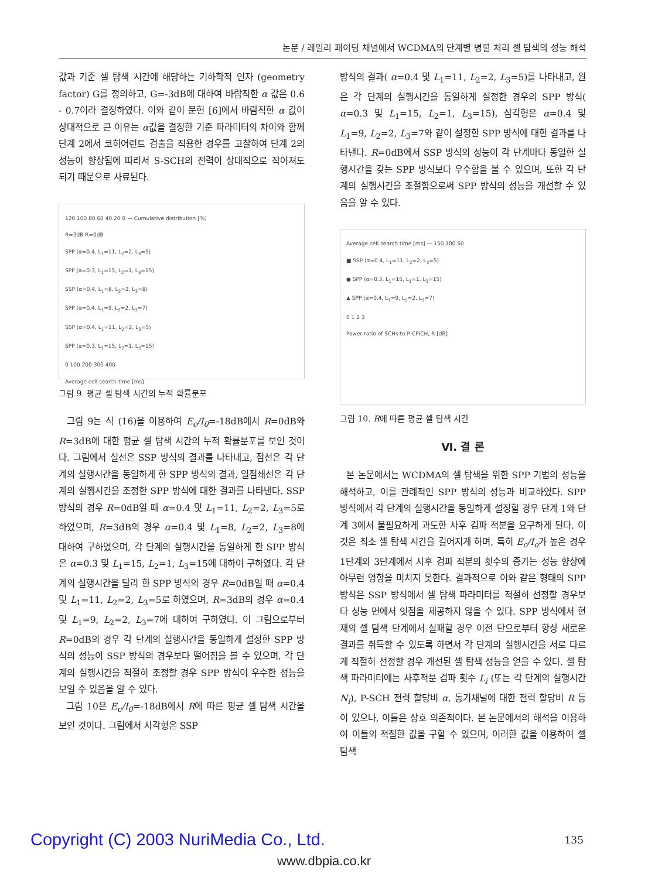논문 / 레일리 페이딩 채널에서 WCDMA의 단계별 병렬 처리 셀 탐색의 성능 해석
값과 기준 셀 탐색 시간에 해당하는 기하학적 인자 (geometry factor) G를 정의하고, G=-3dB에 대하여 바람직한 α 값은 0.6 - 0.7이라 결정하였다. 이와 같이 문헌 [6]에서 바람직한 α 값이 상대적으로 큰 이유는 α값을 결정한 기준 파라미터의 차이와 함께 단계 2에서 코히어런트 검출을 적용한 경우를 고찰하여 단계 2의 성능이 향상됨에 따라서 S-SCH의 전력이 상대적으로 작아져도 되기 때문으로 사료된다.
120 100 80 60 40 20 0 — Cumulative distribution [%]
R=3dB R=0dB
SPP (α=0.4, L<sub>1</sub>=11, L<sub>2</sub>=2, L<sub>3</sub>=5)
SPP (α=0.3, L<sub>1</sub>=15, L<sub>2</sub>=1, L<sub>3</sub>=15)
SSP (α=0.4, L<sub>1</sub>=8, L<sub>2</sub>=2, L<sub>3</sub>=8)
SPP (α=0.4, L<sub>1</sub>=9, L<sub>2</sub>=2, L<sub>3</sub>=7)
SSP (α=0.4, L<sub>1</sub>=11, L<sub>2</sub>=2, L<sub>3</sub>=5)
SPP (α=0.3, L<sub>1</sub>=15, L<sub>2</sub>=1, L<sub>3</sub>=15)
0 100 200 300 400
Average cell search time [ms]
그림 9. 평균 셀 탐색 시간의 누적 확률분포
그림 9는 식 (16)을 이용하여 E<sub>c</sub>/I<sub>0</sub>=-18dB에서 R=0dB와 R=3dB에 대한 평균 셀 탐색 시간의 누적 확률분포를 보인 것이다. 그림에서 실선은 SSP 방식의 결과를 나타내고, 점선은 각 단계의 실행시간을 동일하게 한 SPP 방식의 결과, 일점쇄선은 각 단계의 실행시간을 조정한 SPP 방식에 대한 결과를 나타낸다. SSP 방식의 경우 R=0dB일 때 α=0.4 및 L<sub>1</sub>=11, L<sub>2</sub>=2, L<sub>3</sub>=5로 하였으며, R=3dB의 경우 α=0.4 및 L<sub>1</sub>=8, L<sub>2</sub>=2, L<sub>3</sub>=8에 대하여 구하였으며, 각 단계의 실행시간을 동일하게 한 SPP 방식은 α=0.3 및 L<sub>1</sub>=15, L<sub>2</sub>=1, L<sub>3</sub>=15에 대하여 구하였다. 각 단계의 실행시간을 달리 한 SPP 방식의 경우 R=0dB일 때 α=0.4 및 L<sub>1</sub>=11, L<sub>2</sub>=2, L<sub>3</sub>=5로 하였으며, R=3dB의 경우 α=0.4 및 L<sub>1</sub>=9, L<sub>2</sub>=2, L<sub>3</sub>=7에 대하여 구하였다. 이 그림으로부터 R=0dB의 경우 각 단계의 실행시간을 동일하게 설정한 SPP 방식의 성능이 SSP 방식의 경우보다 떨어짐을 볼 수 있으며, 각 단계의 실행시간을 적절히 조정할 경우 SPP 방식이 우수한 성능을 보일 수 있음을 알 수 있다.
그림 10은 E<sub>c</sub>/I<sub>0</sub>=-18dB에서 R에 따른 평균 셀 탐색 시간을 보인 것이다. 그림에서 사각형은 SSP
방식의 결과( α=0.4 및 L<sub>1</sub>=11, L<sub>2</sub>=2, L<sub>3</sub>=5)를 나타내고, 원은 각 단계의 실행시간을 동일하게 설정한 경우의 SPP 방식( α=0.3 및 L<sub>1</sub>=15, L<sub>2</sub>=1, L<sub>3</sub>=15), 삼각형은 α=0.4 및 L<sub>1</sub>=9, L<sub>2</sub>=2, L<sub>3</sub>=7와 같이 설정한 SPP 방식에 대한 결과를 나타낸다. R=0dB에서 SSP 방식의 성능이 각 단계마다 동일한 실행시간을 갖는 SPP 방식보다 우수함을 볼 수 있으며, 또한 각 단계의 실행시간을 조절함으로써 SPP 방식의 성능을 개선할 수 있음을 알 수 있다.
Average cell search time [ms] — 150 100 50
■ SSP (α=0.4, L<sub>1</sub>=11, L<sub>2</sub>=2, L<sub>3</sub>=5)
● SPP (α=0.3, L<sub>1</sub>=15, L<sub>1</sub>=1, L<sub>3</sub>=15)
▲ SPP (α=0.4, L<sub>1</sub>=9, L<sub>2</sub>=2, L<sub>3</sub>=7)
0 1 2 3
Power ratio of SCHs to P-CPICH, R [dB]
그림 10. R에 따른 평균 셀 탐색 시간
Ⅵ. 결 론
본 논문에서는 WCDMA의 셀 탐색을 위한 SPP 기법의 성능을 해석하고, 이를 관례적인 SPP 방식의 성능과 비교하였다. SPP 방식에서 각 단계의 실행시간을 동일하게 설정할 경우 단계 1와 단계 3에서 불필요하게 과도한 사후 검파 적분을 요구하게 된다. 이것은 최소 셀 탐색 시간을 길어지게 하며, 특히 E<sub>c</sub>/I<sub>o</sub>가 높은 경우 1단계와 3단계에서 사후 검파 적분의 횟수의 증가는 성능 향상에 아무런 영향을 미치지 못한다. 결과적으로 이와 같은 형태의 SPP 방식은 SSP 방식에서 셀 탐색 파라미터를 적절히 선정할 경우보다 성능 면에서 잇점을 제공하지 않을 수 있다. SPP 방식에서 현재의 셀 탐색 단계에서 실패할 경우 이전 단으로부터 항상 새로운 결과를 취득할 수 있도록 하면서 각 단계의 실행시간을 서로 다르게 적절히 선정할 경우 개선된 셀 탐색 성능을 얻을 수 있다. 셀 탐색 파라미터에는 사후적분 검파 횟수 L<sub>i</sub> (또는 각 단계의 실행시간 N<sub>i</sub>), P-SCH 전력 할당비 α, 동기채널에 대한 전력 할당비 R 등이 있으나, 이들은 상호 의존적이다. 본 논문에서의 해석을 이용하여 이들의 적절한 값을 구할 수 있으며, 이러한 값을 이용하여 셀 탐색
Copyright (C) 2003 NuriMedia Co., Ltd.
135
www.dbpia.co.kr